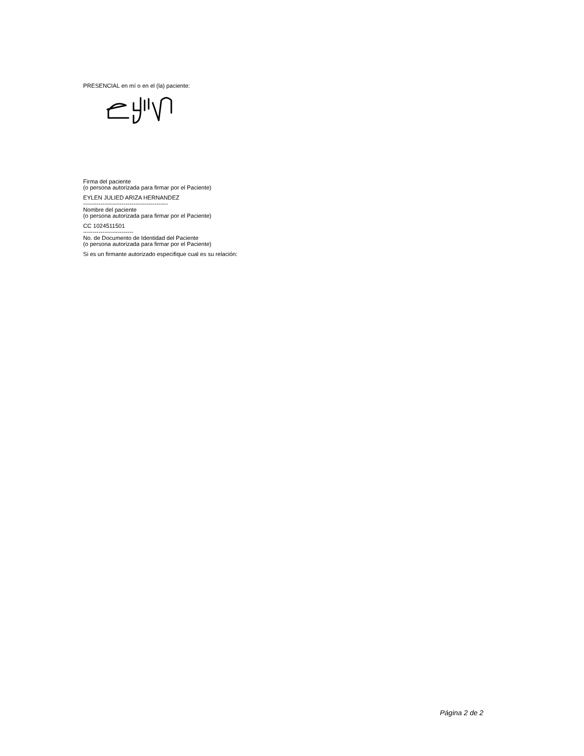PRESENCIAL en mí o en el (la) paciente:
Firma del paciente
(o persona autorizada para firmar por el Paciente)
EYLEN JULIED ARIZA HERNANDEZ
--------------------------------------------
Nombre del paciente
(o persona autorizada para firmar por el Paciente)
CC 1024511501
--------------------------
No. de Documento de Identidad del Paciente
(o persona autorizada para firmar por el Paciente)
Si es un firmante autorizado especifique cual es su relación:
Página 2 de 2